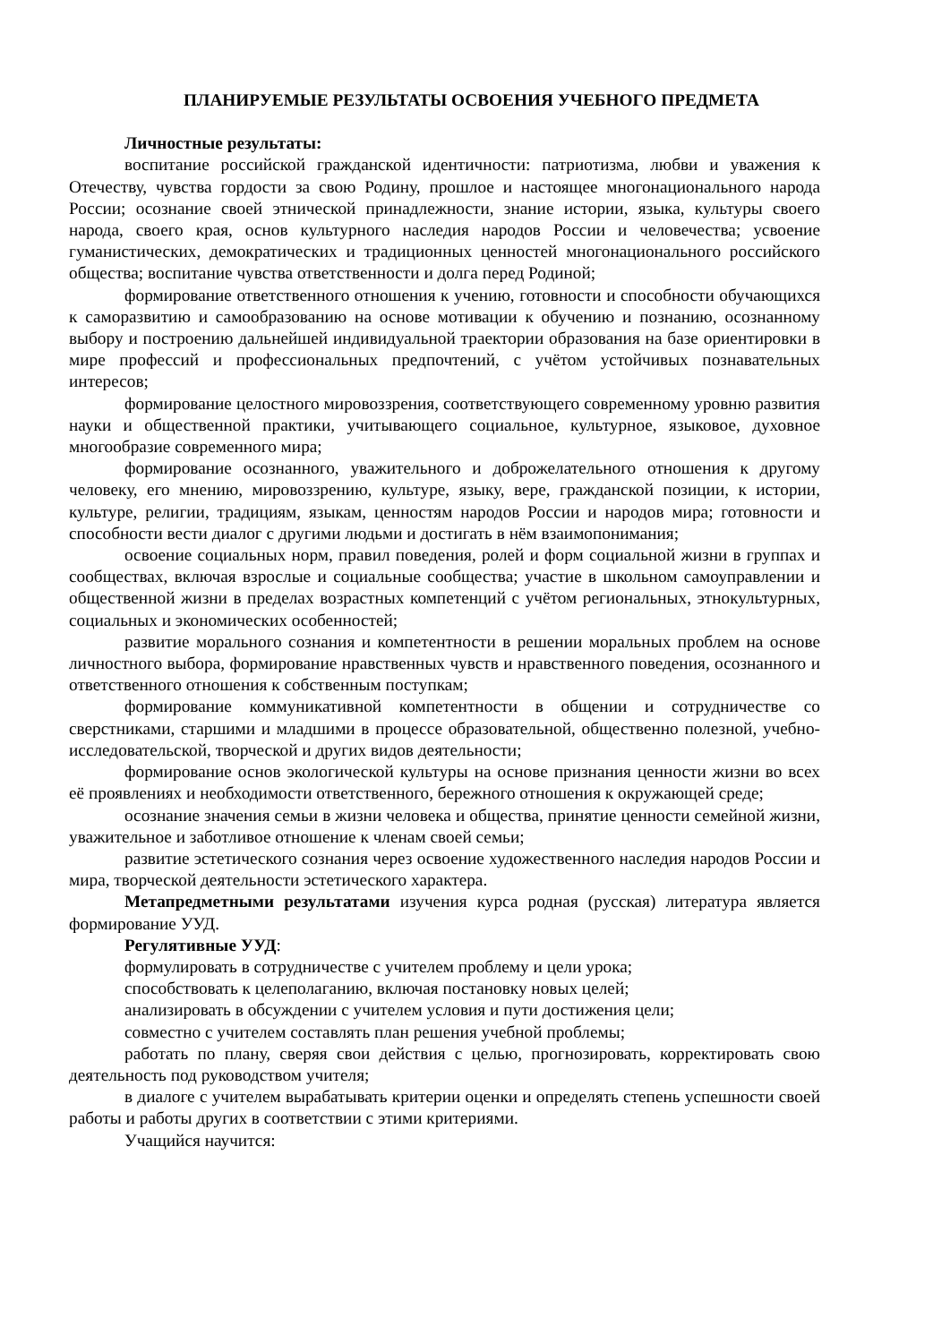ПЛАНИРУЕМЫЕ РЕЗУЛЬТАТЫ ОСВОЕНИЯ УЧЕБНОГО ПРЕДМЕТА
Личностные результаты:
воспитание российской гражданской идентичности: патриотизма, любви и уважения к Отечеству, чувства гордости за свою Родину, прошлое и настоящее многонационального народа России; осознание своей этнической принадлежности, знание истории, языка, культуры своего народа, своего края, основ культурного наследия народов России и человечества; усвоение гуманистических, демократических и традиционных ценностей многонационального российского общества; воспитание чувства ответственности и долга перед Родиной;
формирование ответственного отношения к учению, готовности и способности обучающихся к саморазвитию и самообразованию на основе мотивации к обучению и познанию, осознанному выбору и построению дальнейшей индивидуальной траектории образования на базе ориентировки в мире профессий и профессиональных предпочтений, с учётом устойчивых познавательных интересов;
формирование целостного мировоззрения, соответствующего современному уровню развития науки и общественной практики, учитывающего социальное, культурное, языковое, духовное многообразие современного мира;
формирование осознанного, уважительного и доброжелательного отношения к другому человеку, его мнению, мировоззрению, культуре, языку, вере, гражданской позиции, к истории, культуре, религии, традициям, языкам, ценностям народов России и народов мира; готовности и способности вести диалог с другими людьми и достигать в нём взаимопонимания;
освоение социальных норм, правил поведения, ролей и форм социальной жизни в группах и сообществах, включая взрослые и социальные сообщества; участие в школьном самоуправлении и общественной жизни в пределах возрастных компетенций с учётом региональных, этнокультурных, социальных и экономических особенностей;
развитие морального сознания и компетентности в решении моральных проблем на основе личностного выбора, формирование нравственных чувств и нравственного поведения, осознанного и ответственного отношения к собственным поступкам;
формирование коммуникативной компетентности в общении и сотрудничестве со сверстниками, старшими и младшими в процессе образовательной, общественно полезной, учебно-исследовательской, творческой и других видов деятельности;
формирование основ экологической культуры на основе признания ценности жизни во всех её проявлениях и необходимости ответственного, бережного отношения к окружающей среде;
осознание значения семьи в жизни человека и общества, принятие ценности семейной жизни, уважительное и заботливое отношение к членам своей семьи;
развитие эстетического сознания через освоение художественного наследия народов России и мира, творческой деятельности эстетического характера.
Метапредметными результатами изучения курса родная (русская) литература является формирование УУД.
Регулятивные УУД:
формулировать в сотрудничестве с учителем проблему и цели урока;
способствовать к целеполаганию, включая постановку новых целей;
анализировать в обсуждении с учителем условия и пути достижения цели;
совместно с учителем составлять план решения учебной проблемы;
работать по плану, сверяя свои действия с целью, прогнозировать, корректировать свою деятельность под руководством учителя;
в диалоге с учителем вырабатывать критерии оценки и определять степень успешности своей работы и работы других в соответствии с этими критериями.
Учащийся научится: